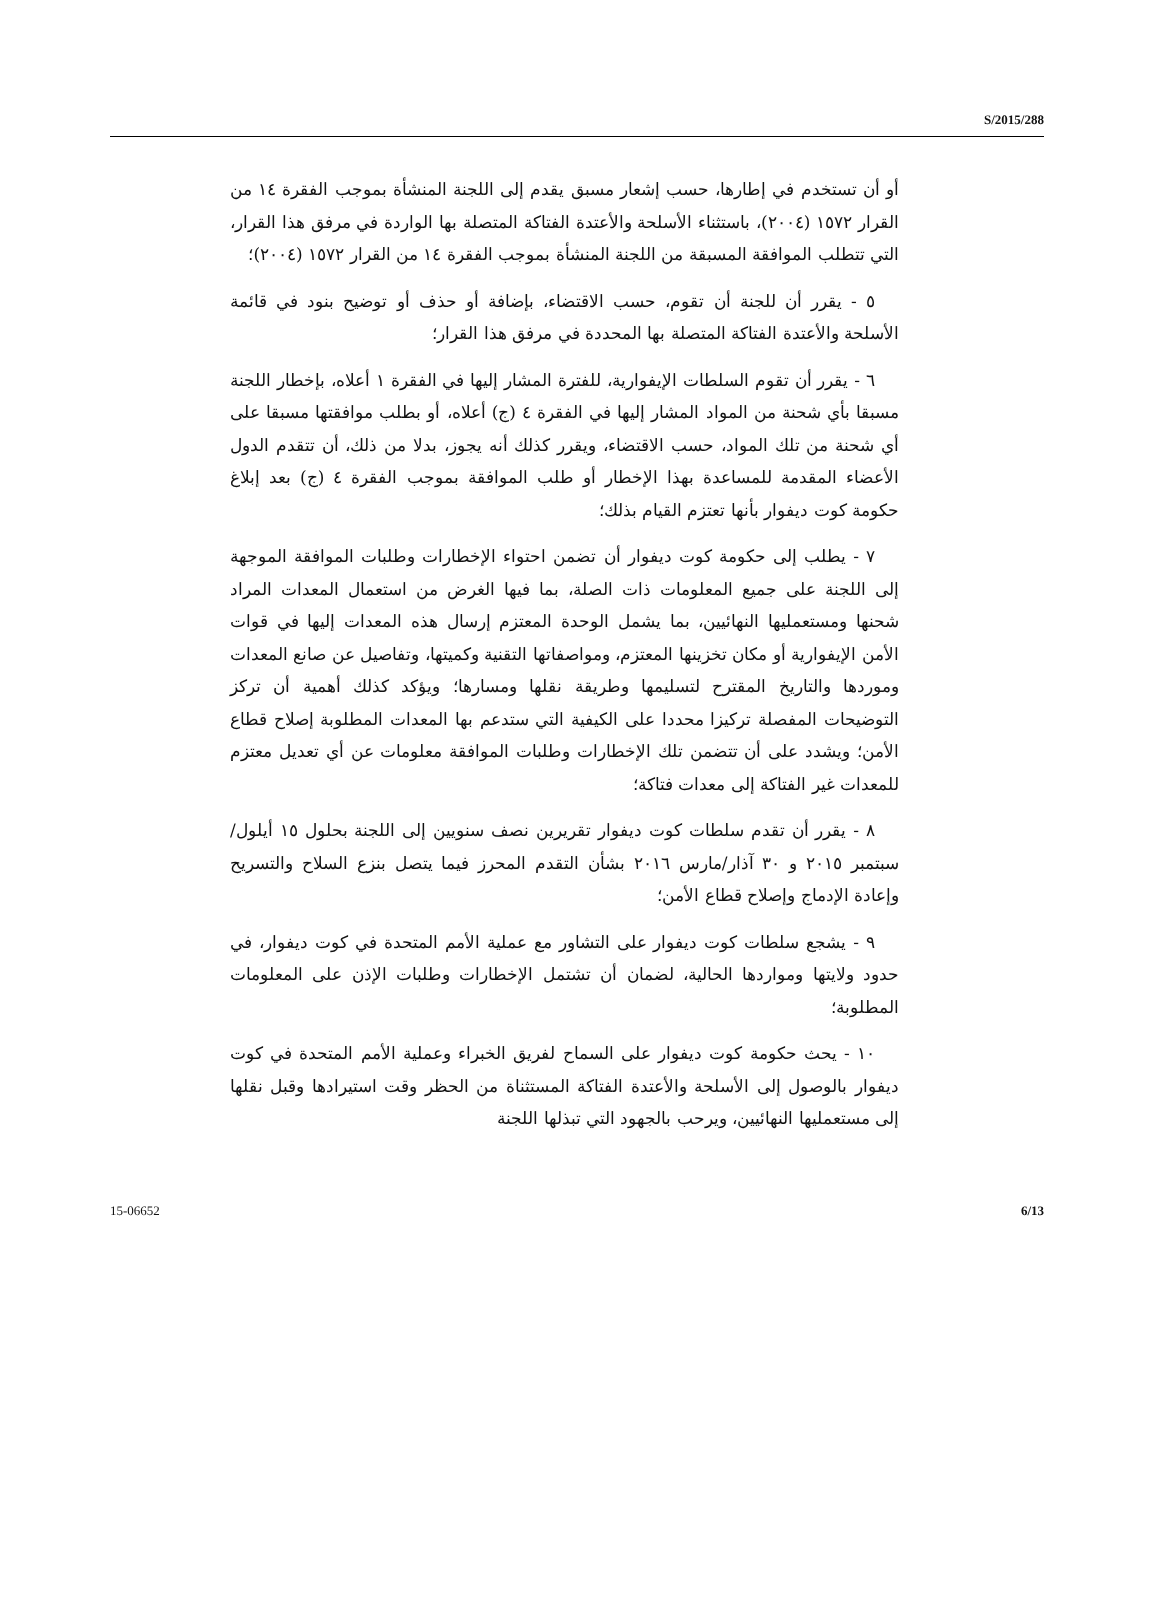S/2015/288
أو أن تستخدم في إطارها، حسب إشعار مسبق يقدم إلى اللجنة المنشأة بموجب الفقرة ١٤ من القرار ١٥٧٢ (٢٠٠٤)، باستثناء الأسلحة والأعتدة الفتاكة المتصلة بها الواردة في مرفق هذا القرار، التي تتطلب الموافقة المسبقة من اللجنة المنشأة بموجب الفقرة ١٤ من القرار ١٥٧٢ (٢٠٠٤)؛
٥ - يقرر أن للجنة أن تقوم، حسب الاقتضاء، بإضافة أو حذف أو توضيح بنود في قائمة الأسلحة والأعتدة الفتاكة المتصلة بها المحددة في مرفق هذا القرار؛
٦ - يقرر أن تقوم السلطات الإيفوارية، للفترة المشار إليها في الفقرة ١ أعلاه، بإخطار اللجنة مسبقا بأي شحنة من المواد المشار إليها في الفقرة ٤ (ج) أعلاه، أو بطلب موافقتها مسبقا على أي شحنة من تلك المواد، حسب الاقتضاء، ويقرر كذلك أنه يجوز، بدلا من ذلك، أن تتقدم الدول الأعضاء المقدمة للمساعدة بهذا الإخطار أو طلب الموافقة بموجب الفقرة ٤ (ج) بعد إبلاغ حكومة كوت ديفوار بأنها تعتزم القيام بذلك؛
٧ - يطلب إلى حكومة كوت ديفوار أن تضمن احتواء الإخطارات وطلبات الموافقة الموجهة إلى اللجنة على جميع المعلومات ذات الصلة، بما فيها الغرض من استعمال المعدات المراد شحنها ومستعمليها النهائيين، بما يشمل الوحدة المعتزم إرسال هذه المعدات إليها في قوات الأمن الإيفوارية أو مكان تخزينها المعتزم، ومواصفاتها التقنية وكميتها، وتفاصيل عن صانع المعدات وموردها والتاريخ المقترح لتسليمها وطريقة نقلها ومسارها؛ ويؤكد كذلك أهمية أن تركز التوضيحات المفصلة تركيزا محددا على الكيفية التي ستدعم بها المعدات المطلوبة إصلاح قطاع الأمن؛ ويشدد على أن تتضمن تلك الإخطارات وطلبات الموافقة معلومات عن أي تعديل معتزم للمعدات غير الفتاكة إلى معدات فتاكة؛
٨ - يقرر أن تقدم سلطات كوت ديفوار تقريرين نصف سنويين إلى اللجنة بحلول ١٥ أيلول/سبتمبر ٢٠١٥ و ٣٠ آذار/مارس ٢٠١٦ بشأن التقدم المحرز فيما يتصل بنزع السلاح والتسريح وإعادة الإدماج وإصلاح قطاع الأمن؛
٩ - يشجع سلطات كوت ديفوار على التشاور مع عملية الأمم المتحدة في كوت ديفوار، في حدود ولايتها ومواردها الحالية، لضمان أن تشتمل الإخطارات وطلبات الإذن على المعلومات المطلوبة؛
١٠ - يحث حكومة كوت ديفوار على السماح لفريق الخبراء وعملية الأمم المتحدة في كوت ديفوار بالوصول إلى الأسلحة والأعتدة الفتاكة المستثناة من الحظر وقت استيرادها وقبل نقلها إلى مستعمليها النهائيين، ويرحب بالجهود التي تبذلها اللجنة
6/13 15-06652